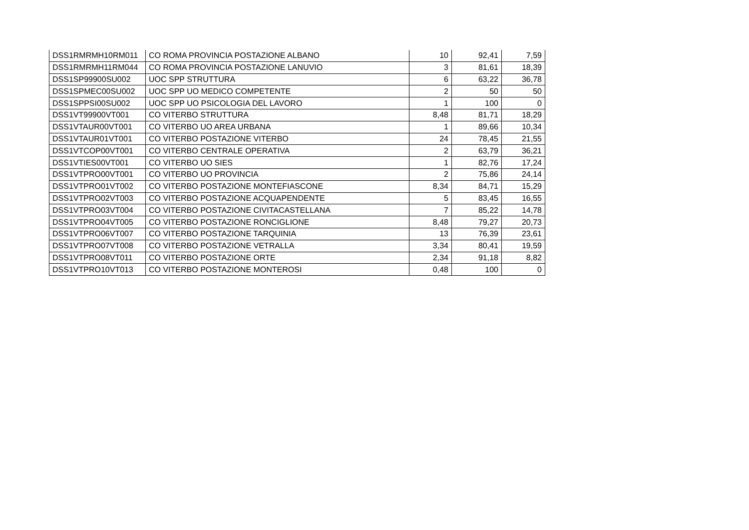| DSS1RMRMH10RM011 | CO ROMA PROVINCIA POSTAZIONE ALBANO | 10 | 92,41 | 7,59 |
| DSS1RMRMH11RM044 | CO ROMA PROVINCIA POSTAZIONE LANUVIO | 3 | 81,61 | 18,39 |
| DSS1SP99900SU002 | UOC SPP STRUTTURA | 6 | 63,22 | 36,78 |
| DSS1SPMEC00SU002 | UOC SPP UO MEDICO COMPETENTE | 2 | 50 | 50 |
| DSS1SPPSI00SU002 | UOC SPP UO PSICOLOGIA DEL LAVORO | 1 | 100 | 0 |
| DSS1VT99900VT001 | CO VITERBO STRUTTURA | 8,48 | 81,71 | 18,29 |
| DSS1VTAUR00VT001 | CO VITERBO UO AREA URBANA | 1 | 89,66 | 10,34 |
| DSS1VTAUR01VT001 | CO VITERBO POSTAZIONE VITERBO | 24 | 78,45 | 21,55 |
| DSS1VTCOP00VT001 | CO VITERBO CENTRALE OPERATIVA | 2 | 63,79 | 36,21 |
| DSS1VTIES00VT001 | CO VITERBO UO SIES | 1 | 82,76 | 17,24 |
| DSS1VTPRO00VT001 | CO VITERBO UO PROVINCIA | 2 | 75,86 | 24,14 |
| DSS1VTPRO01VT002 | CO VITERBO POSTAZIONE MONTEFIASCONE | 8,34 | 84,71 | 15,29 |
| DSS1VTPRO02VT003 | CO VITERBO POSTAZIONE ACQUAPENDENTE | 5 | 83,45 | 16,55 |
| DSS1VTPRO03VT004 | CO VITERBO POSTAZIONE CIVITACASTELLANA | 7 | 85,22 | 14,78 |
| DSS1VTPRO04VT005 | CO VITERBO POSTAZIONE RONCIGLIONE | 8,48 | 79,27 | 20,73 |
| DSS1VTPRO06VT007 | CO VITERBO POSTAZIONE TARQUINIA | 13 | 76,39 | 23,61 |
| DSS1VTPRO07VT008 | CO VITERBO POSTAZIONE VETRALLA | 3,34 | 80,41 | 19,59 |
| DSS1VTPRO08VT011 | CO VITERBO POSTAZIONE ORTE | 2,34 | 91,18 | 8,82 |
| DSS1VTPRO10VT013 | CO VITERBO POSTAZIONE MONTEROSI | 0,48 | 100 | 0 |